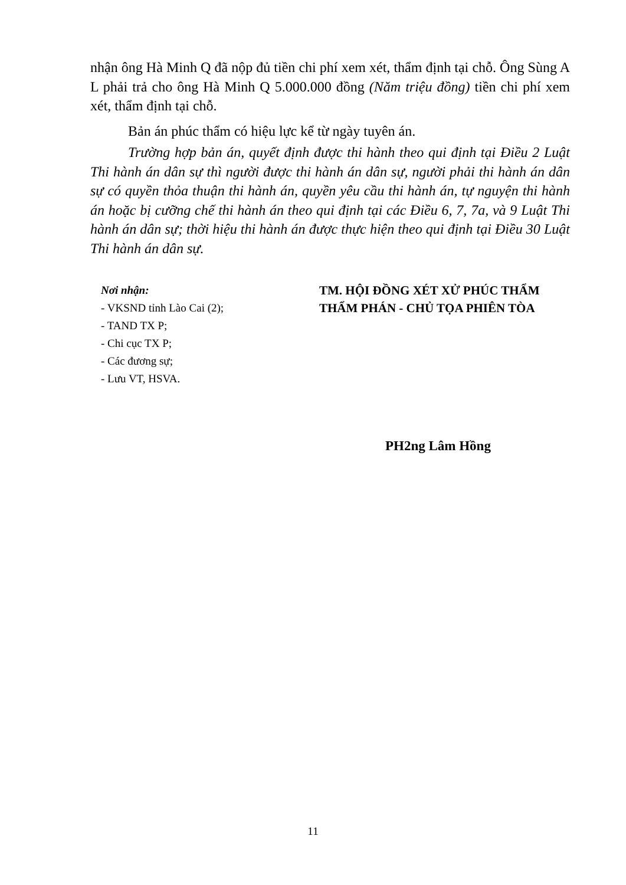nhận ông Hà Minh Q đã nộp đủ tiền chi phí xem xét, thẩm định tại chỗ. Ông Sùng A L phải trả cho ông Hà Minh Q 5.000.000 đồng (Năm triệu đồng) tiền chi phí xem xét, thẩm định tại chỗ.
Bản án phúc thẩm có hiệu lực kể từ ngày tuyên án.
Trường hợp bản án, quyết định được thi hành theo qui định tại Điều 2 Luật Thi hành án dân sự thì người được thi hành án dân sự, người phải thi hành án dân sự có quyền thỏa thuận thi hành án, quyền yêu cầu thi hành án, tự nguyện thi hành án hoặc bị cưỡng chế thi hành án theo qui định tại các Điều 6, 7, 7a, và 9 Luật Thi hành án dân sự; thời hiệu thi hành án được thực hiện theo qui định tại Điều 30 Luật Thi hành án dân sự.
Nơi nhận:
- VKSND tỉnh Lào Cai (2);
- TAND TX P;
- Chi cục TX P;
- Các đương sự;
- Lưu VT, HSVA.
TM. HỘI ĐỒNG XÉT XỬ PHÚC THẨM
THẨM PHÁN - CHỦ TỌA PHIÊN TÒA
PH2ng Lâm Hồng
11